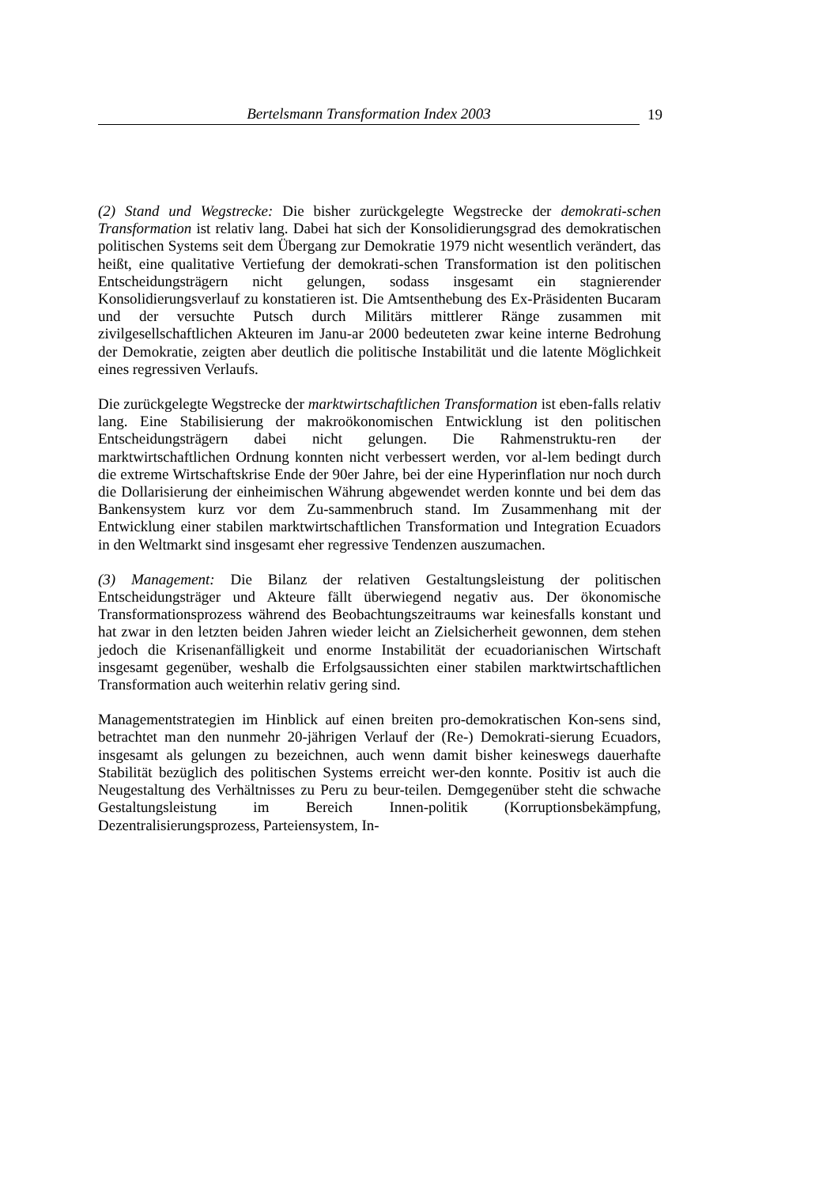Bertelsmann Transformation Index 2003 19
(2) Stand und Wegstrecke: Die bisher zurückgelegte Wegstrecke der demokrati-schen Transformation ist relativ lang. Dabei hat sich der Konsolidierungsgrad des demokratischen politischen Systems seit dem Übergang zur Demokratie 1979 nicht wesentlich verändert, das heißt, eine qualitative Vertiefung der demokrati-schen Transformation ist den politischen Entscheidungsträgern nicht gelungen, sodass insgesamt ein stagnierender Konsolidierungsverlauf zu konstatieren ist. Die Amtsenthebung des Ex-Präsidenten Bucaram und der versuchte Putsch durch Militärs mittlerer Ränge zusammen mit zivilgesellschaftlichen Akteuren im Janu-ar 2000 bedeuteten zwar keine interne Bedrohung der Demokratie, zeigten aber deutlich die politische Instabilität und die latente Möglichkeit eines regressiven Verlaufs.
Die zurückgelegte Wegstrecke der marktwirtschaftlichen Transformation ist eben-falls relativ lang. Eine Stabilisierung der makroökonomischen Entwicklung ist den politischen Entscheidungsträgern dabei nicht gelungen. Die Rahmenstruktu-ren der marktwirtschaftlichen Ordnung konnten nicht verbessert werden, vor al-lem bedingt durch die extreme Wirtschaftskrise Ende der 90er Jahre, bei der eine Hyperinflation nur noch durch die Dollarisierung der einheimischen Währung abgewendet werden konnte und bei dem das Bankensystem kurz vor dem Zu-sammenbruch stand. Im Zusammenhang mit der Entwicklung einer stabilen marktwirtschaftlichen Transformation und Integration Ecuadors in den Weltmarkt sind insgesamt eher regressive Tendenzen auszumachen.
(3) Management: Die Bilanz der relativen Gestaltungsleistung der politischen Entscheidungsträger und Akteure fällt überwiegend negativ aus. Der ökonomische Transformationsprozess während des Beobachtungszeitraums war keinesfalls konstant und hat zwar in den letzten beiden Jahren wieder leicht an Zielsicherheit gewonnen, dem stehen jedoch die Krisenanfälligkeit und enorme Instabilität der ecuadorianischen Wirtschaft insgesamt gegenüber, weshalb die Erfolgsaussichten einer stabilen marktwirtschaftlichen Transformation auch weiterhin relativ gering sind.
Managementstrategien im Hinblick auf einen breiten pro-demokratischen Kon-sens sind, betrachtet man den nunmehr 20-jährigen Verlauf der (Re-) Demokrati-sierung Ecuadors, insgesamt als gelungen zu bezeichnen, auch wenn damit bisher keineswegs dauerhafte Stabilität bezüglich des politischen Systems erreicht wer-den konnte. Positiv ist auch die Neugestaltung des Verhältnisses zu Peru zu beur-teilen. Demgegenüber steht die schwache Gestaltungsleistung im Bereich Innen-politik (Korruptionsbekämpfung, Dezentralisierungsprozess, Parteiensystem, In-